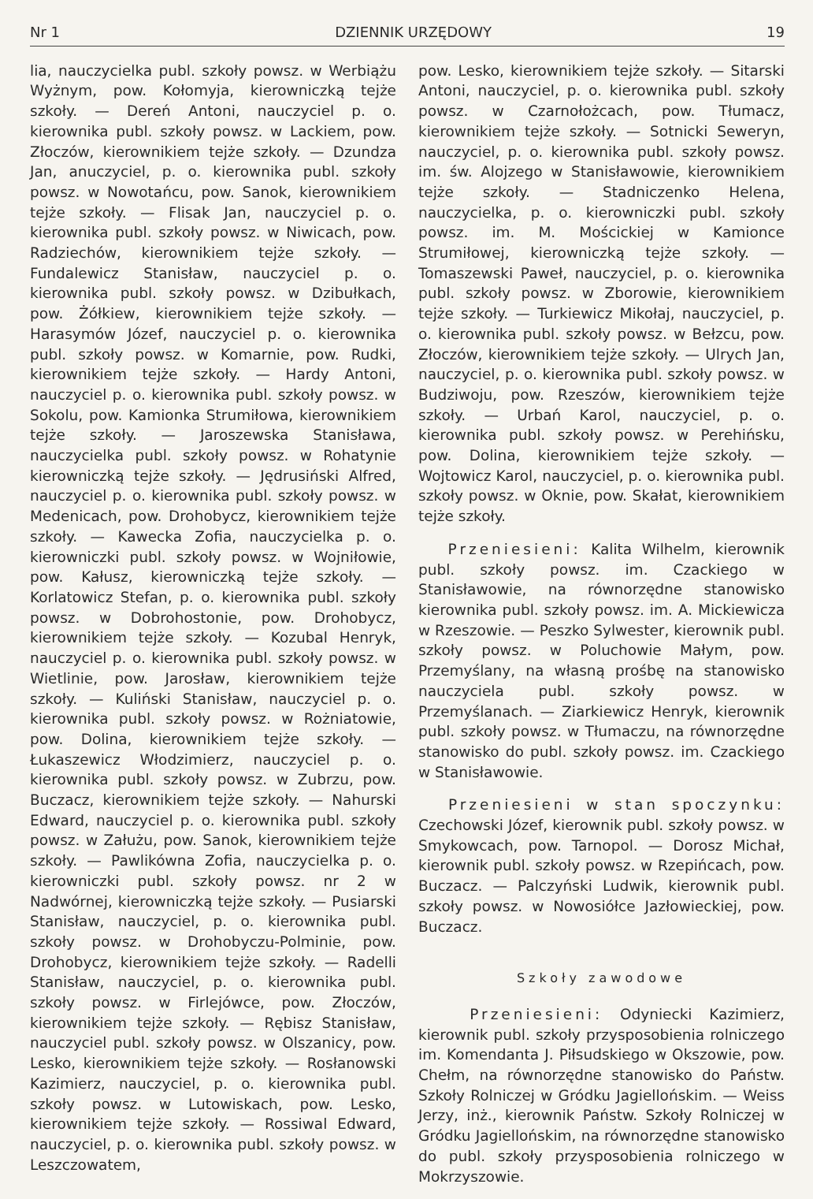Nr 1 DZIENNIK URZĘDOWY 19
lia, nauczycielka publ. szkoły powsz. w Werbiążu Wyżnym, pow. Kołomyja, kierowniczką tejże szkoły. — Dereń Antoni, nauczyciel p. o. kierownika publ. szkoły powsz. w Lackiem, pow. Złoczów, kierownikiem tejże szkoły. — Dzundza Jan, anuczyciel, p. o. kierownika publ. szkoły powsz. w Nowotańcu, pow. Sanok, kierownikiem tejże szkoły. — Flisak Jan, nauczyciel p. o. kierownika publ. szkoły powsz. w Niwicach, pow. Radziechów, kierownikiem tejże szkoły. — Fundalewicz Stanisław, nauczyciel p. o. kierownika publ. szkoły powsz. w Dzibułkach, pow. Żółkiew, kierownikiem tejże szkoły. — Harasymów Józef, nauczyciel p. o. kierownika publ. szkoły powsz. w Komarnie, pow. Rudki, kierownikiem tejże szkoły. — Hardy Antoni, nauczyciel p. o. kierownika publ. szkoły powsz. w Sokolu, pow. Kamionka Strumiłowa, kierownikiem tejże szkoły. — Jaroszewska Stanisława, nauczycielka publ. szkoły powsz. w Rohatynie kierowniczką tejże szkoły. — Jędrusiński Alfred, nauczyciel p. o. kierownika publ. szkoły powsz. w Medenicach, pow. Drohobycz, kierownikiem tejże szkoły. — Kawecka Zofia, nauczycielka p. o. kierowniczki publ. szkoły powsz. w Wojniłowie, pow. Kałusz, kierowniczką tejże szkoły. — Korlatowicz Stefan, p. o. kierownika publ. szkoły powsz. w Dobrohostonie, pow. Drohobycz, kierownikiem tejże szkoły. — Kozubal Henryk, nauczyciel p. o. kierownika publ. szkoły powsz. w Wietlinie, pow. Jarosław, kierownikiem tejże szkoły. — Kuliński Stanisław, nauczyciel p. o. kierownika publ. szkoły powsz. w Rożniatowie, pow. Dolina, kierownikiem tejże szkoły. — Łukaszewicz Włodzimierz, nauczyciel p. o. kierownika publ. szkoły powsz. w Zubrzu, pow. Buczacz, kierownikiem tejże szkoły. — Nahurski Edward, nauczyciel p. o. kierownika publ. szkoły powsz. w Załużu, pow. Sanok, kierownikiem tejże szkoły. — Pawlikówna Zofia, nauczycielka p. o. kierowniczki publ. szkoły powsz. nr 2 w Nadwórnej, kierowniczką tejże szkoły. — Pusiarski Stanisław, nauczyciel, p. o. kierownika publ. szkoły powsz. w Drohobyczu-Polminie, pow. Drohobycz, kierownikiem tejże szkoły. — Radelli Stanisław, nauczyciel, p. o. kierownika publ. szkoły powsz. w Firlejówce, pow. Złoczów, kierownikiem tejże szkoły. — Rębisz Stanisław, nauczyciel publ. szkoły powsz. w Olszanicy, pow. Lesko, kierownikiem tejże szkoły. — Rosłanowski Kazimierz, nauczyciel, p. o. kierownika publ. szkoły powsz. w Lutowiskach, pow. Lesko, kierownikiem tejże szkoły. — Rossiwal Edward, nauczyciel, p. o. kierownika publ. szkoły powsz. w Leszczowatem,
pow. Lesko, kierownikiem tejże szkoły. — Sitarski Antoni, nauczyciel, p. o. kierownika publ. szkoły powsz. w Czarnołożcach, pow. Tłumacz, kierownikiem tejże szkoły. — Sotnicki Seweryn, nauczyciel, p. o. kierownika publ. szkoły powsz. im. św. Alojzego w Stanisławowie, kierownikiem tejże szkoły. — Stadniczenko Helena, nauczycielka, p. o. kierowniczki publ. szkoły powsz. im. M. Mościckiej w Kamionce Strumiłowej, kierowniczką tejże szkoły. — Tomaszewski Paweł, nauczyciel, p. o. kierownika publ. szkoły powsz. w Zborowie, kierownikiem tejże szkoły. — Turkiewicz Mikołaj, nauczyciel, p. o. kierownika publ. szkoły powsz. w Bełzcu, pow. Złoczów, kierownikiem tejże szkoły. — Ulrych Jan, nauczyciel, p. o. kierownika publ. szkoły powsz. w Budziwoju, pow. Rzeszów, kierownikiem tejże szkoły. — Urbań Karol, nauczyciel, p. o. kierownika publ. szkoły powsz. w Perehińsku, pow. Dolina, kierownikiem tejże szkoły. — Wojtowicz Karol, nauczyciel, p. o. kierownika publ. szkoły powsz. w Oknie, pow. Skałat, kierownikiem tejże szkoły.
Przeniesieni: Kalita Wilhelm, kierownik publ. szkoły powsz. im. Czackiego w Stanisławowie, na równorzędne stanowisko kierownika publ. szkoły powsz. im. A. Mickiewicza w Rzeszowie. — Peszko Sylwester, kierownik publ. szkoły powsz. w Poluchowie Małym, pow. Przemyślany, na własną prośbę na stanowisko nauczyciela publ. szkoły powsz. w Przemyślanach. — Ziarkiewicz Henryk, kierownik publ. szkoły powsz. w Tłumaczu, na równorzędne stanowisko do publ. szkoły powsz. im. Czackiego w Stanisławowie.
Przeniesieni w stan spoczynku: Czechowski Józef, kierownik publ. szkoły powsz. w Smykowcach, pow. Tarnopol. — Dorosz Michał, kierownik publ. szkoły powsz. w Rzepińcach, pow. Buczacz. — Palczyński Ludwik, kierownik publ. szkoły powsz. w Nowosiółce Jazłowieckiej, pow. Buczacz.
Szkoły zawodowe
Przeniesieni: Odyniecki Kazimierz, kierownik publ. szkoły przysposobienia rolniczego im. Komendanta J. Piłsudskiego w Okszowie, pow. Chełm, na równorzędne stanowisko do Państw. Szkoły Rolniczej w Gródku Jagiellońskim. — Weiss Jerzy, inż., kierownik Państw. Szkoły Rolniczej w Gródku Jagiellońskim, na równorzędne stanowisko do publ. szkoły przysposobienia rolniczego w Mokrzyszowie.